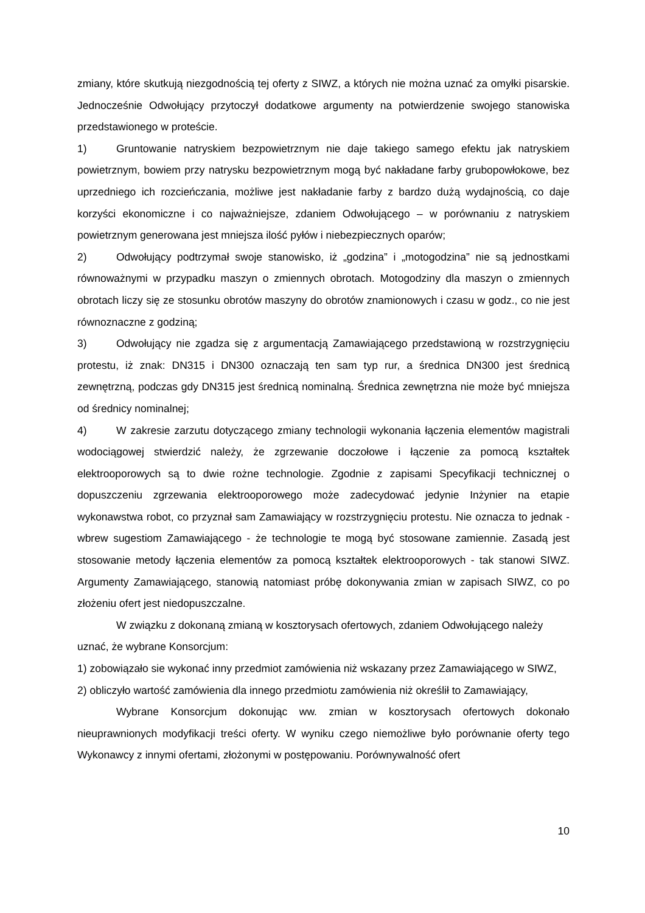zmiany, które skutkują niezgodnością tej oferty z SIWZ, a których nie można uznać za omyłki pisarskie. Jednocześnie Odwołujący przytoczył dodatkowe argumenty na potwierdzenie swojego stanowiska przedstawionego w proteście.
1) Gruntowanie natryskiem bezpowietrznym nie daje takiego samego efektu jak natryskiem powietrznym, bowiem przy natrysku bezpowietrznym mogą być nakładane farby grubopowłokowe, bez uprzedniego ich rozcieńczania, możliwe jest nakładanie farby z bardzo dużą wydajnością, co daje korzyści ekonomiczne i co najważniejsze, zdaniem Odwołującego – w porównaniu z natryskiem powietrznym generowana jest mniejsza ilość pyłów i niebezpiecznych oparów;
2) Odwołujący podtrzymał swoje stanowisko, iż „godzina” i „motogodzina” nie są jednostkami równoważnymi w przypadku maszyn o zmiennych obrotach. Motogodziny dla maszyn o zmiennych obrotach liczy się ze stosunku obrotów maszyny do obrotów znamionowych i czasu w godz., co nie jest równoznaczne z godziną;
3) Odwołujący nie zgadza się z argumentacją Zamawiającego przedstawioną w rozstrzygnięciu protestu, iż znak: DN315 i DN300 oznaczają ten sam typ rur, a średnica DN300 jest średnicą zewnętrzną, podczas gdy DN315 jest średnicą nominalną. Średnica zewnętrzna nie może być mniejsza od średnicy nominalnej;
4) W zakresie zarzutu dotyczącego zmiany technologii wykonania łączenia elementów magistrali wodociągowej stwierdzić należy, że zgrzewanie doczołowe i łączenie za pomocą kształtek elektrooporowych są to dwie rożne technologie. Zgodnie z zapisami Specyfikacji technicznej o dopuszczeniu zgrzewania elektrooporowego może zadecydować jedynie Inżynier na etapie wykonawstwa robot, co przyznał sam Zamawiający w rozstrzygnięciu protestu. Nie oznacza to jednak - wbrew sugestiom Zamawiającego - że technologie te mogą być stosowane zamiennie. Zasadą jest stosowanie metody łączenia elementów za pomocą kształtek elektrooporowych - tak stanowi SIWZ. Argumenty Zamawiającego, stanowią natomiast próbę dokonywania zmian w zapisach SIWZ, co po złożeniu ofert jest niedopuszczalne.
W związku z dokonaną zmianą w kosztorysach ofertowych, zdaniem Odwołującego należy uznać, że wybrane Konsorcjum:
1) zobowiązało sie wykonać inny przedmiot zamówienia niż wskazany przez Zamawiającego w SIWZ,
2) obliczyło wartość zamówienia dla innego przedmiotu zamówienia niż określił to Zamawiający,
Wybrane Konsorcjum dokonując ww. zmian w kosztorysach ofertowych dokonało nieuprawnionych modyfikacji treści oferty. W wyniku czego niemożliwe było porównanie oferty tego Wykonawcy z innymi ofertami, złożonymi w postępowaniu. Porównywalność ofert
10